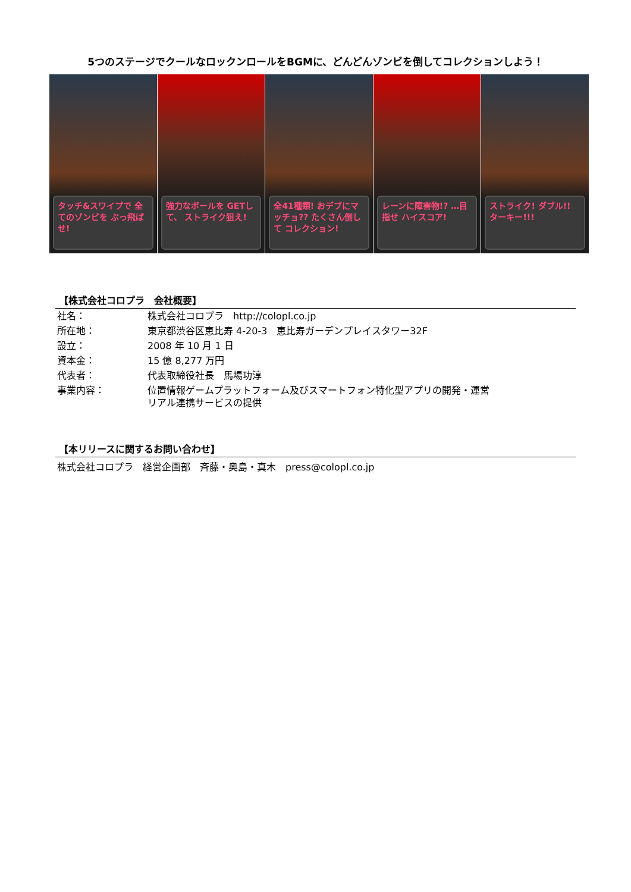5つのステージでクールなロックンロールをBGMに、どんどんゾンビを倒してコレクションしよう！
タッチ&スワイプで 全てのゾンビを ぶっ飛ばせ!
強力なボールを GETして、 ストライク狙え!
全41種類! おデブにマッチョ?? たくさん倒して コレクション!
レーンに障害物!? …目指せ ハイスコア!
ストライク! ダブル!! ターキー!!!
【株式会社コロプラ　会社概要】
| 社名： | 株式会社コロプラ http://colopl.co.jp |
| 所在地： | 東京都渋谷区恵比寿 4-20-3 恵比寿ガーデンプレイスタワー32F |
| 設立： | 2008 年 10 月 1 日 |
| 資本金： | 15 億 8,277 万円 |
| 代表者： | 代表取締役社長 馬場功淳 |
| 事業内容： | 位置情報ゲームプラットフォーム及びスマートフォン特化型アプリの開発・運営 リアル連携サービスの提供 |
【本リリースに関するお問い合わせ】
株式会社コロプラ　経営企画部　斉藤・奥島・真木　press@colopl.co.jp